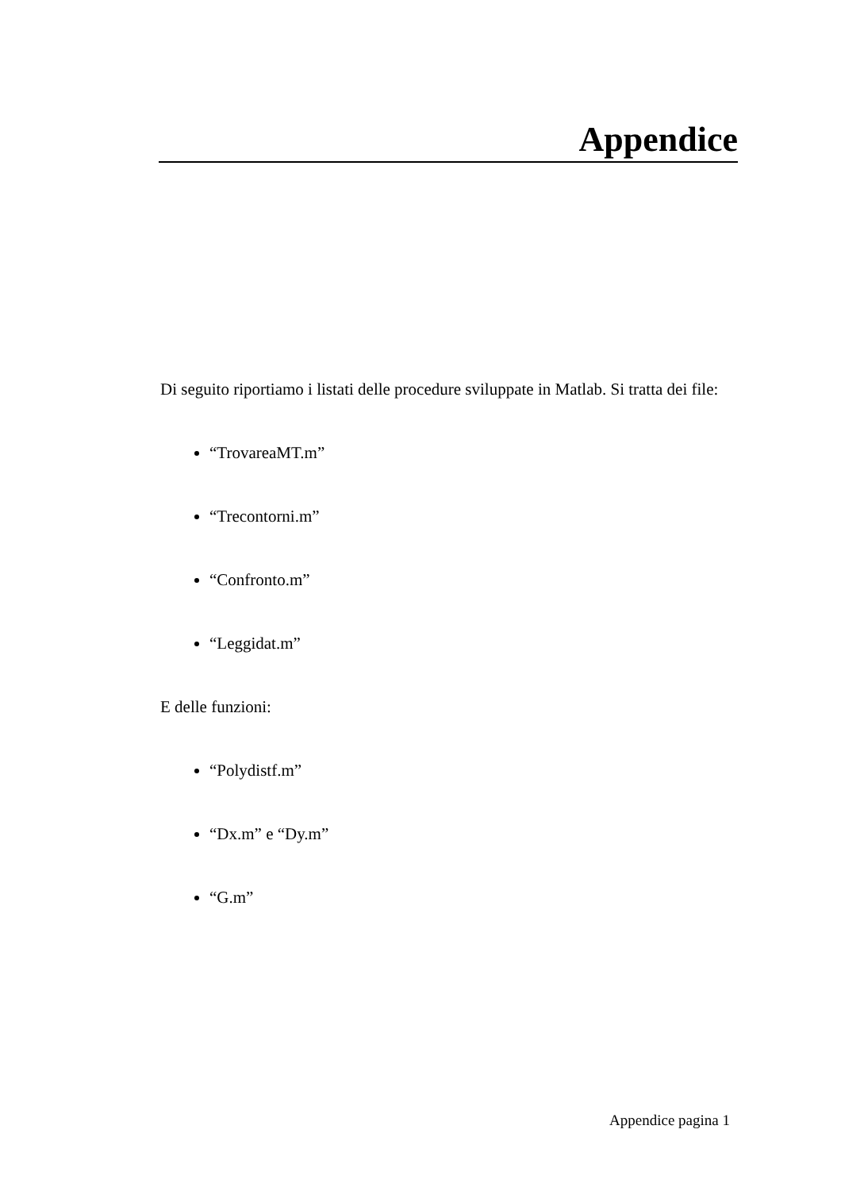Appendice
Di seguito riportiamo i listati delle procedure sviluppate in Matlab. Si tratta dei file:
“TrovareaMT.m”
“Trecontorni.m”
“Confronto.m”
“Leggidat.m”
E delle funzioni:
“Polydistf.m”
“Dx.m” e “Dy.m”
“G.m”
Appendice pagina 1